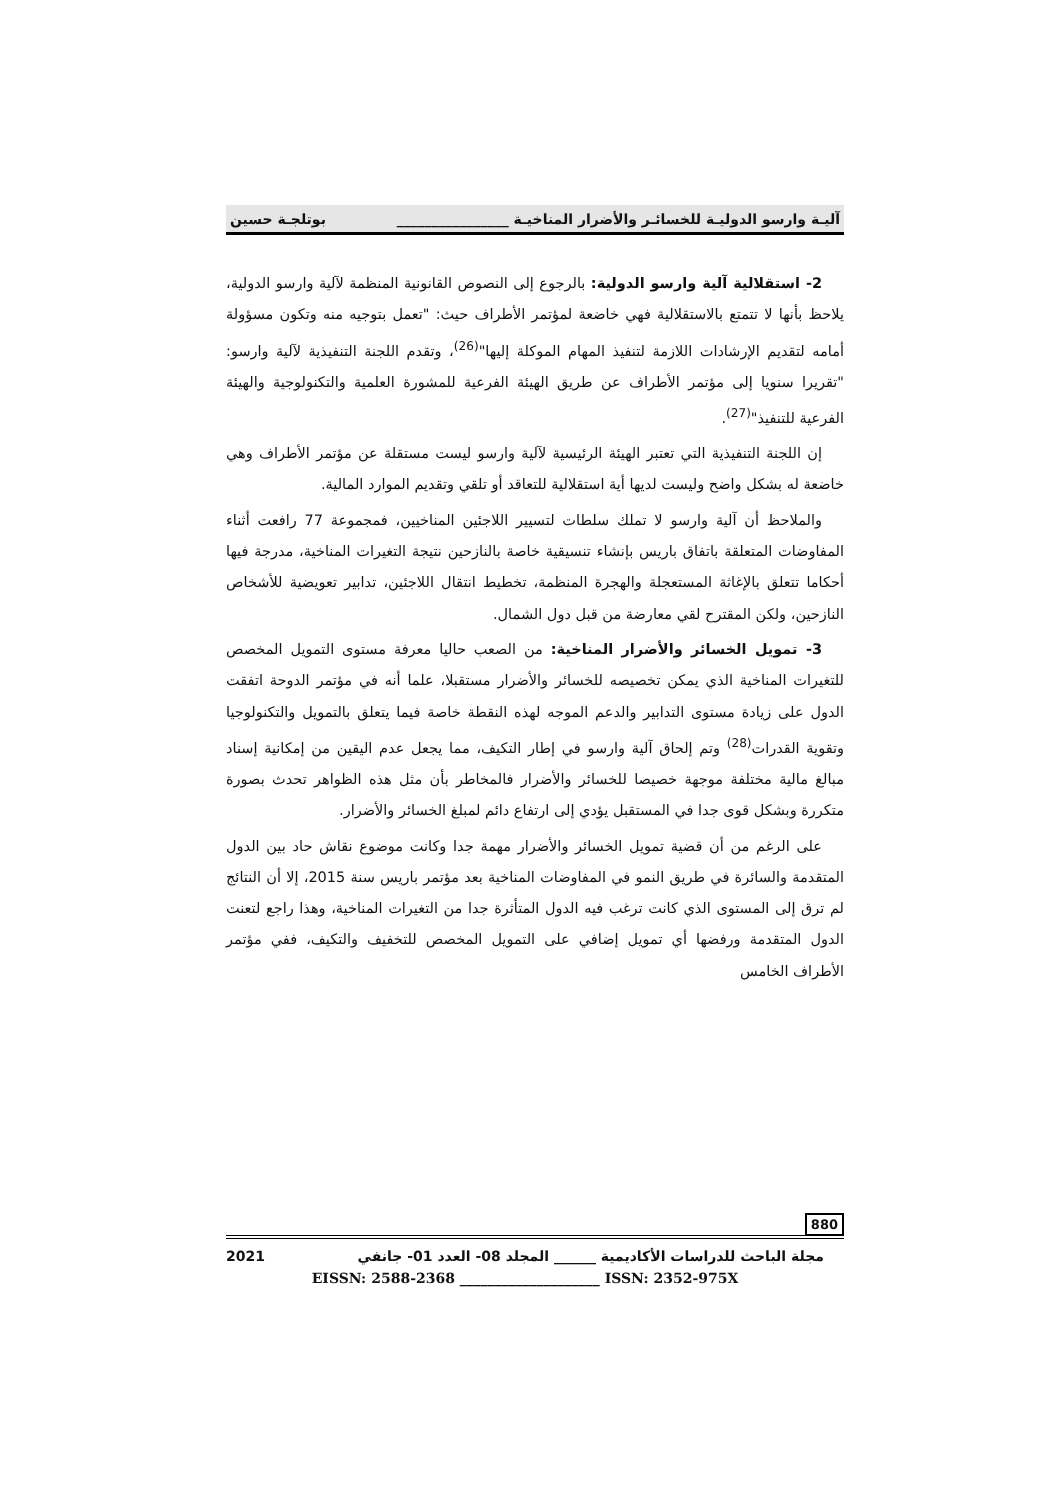آليـة وارسو الدوليـة للخسائـر والأضرار المناخيـة ________________ بوتلجـة حسين
2- استقلالية آلية وارسو الدولية: بالرجوع إلى النصوص القانونية المنظمة لآلية وارسو الدولية، يلاحظ بأنها لا تتمتع بالاستقلالية فهي خاضعة لمؤتمر الأطراف حيث: "تعمل بتوجيه منه وتكون مسؤولة أمامه لتقديم الإرشادات اللازمة لتنفيذ المهام الموكلة إليها"<sup>(26)</sup>، وتقدم اللجنة التنفيذية لآلية وارسو: "تقريرا سنويا إلى مؤتمر الأطراف عن طريق الهيئة الفرعية للمشورة العلمية والتكنولوجية والهيئة الفرعية للتنفيذ"<sup>(27)</sup>.
إن اللجنة التنفيذية التي تعتبر الهيئة الرئيسية لآلية وارسو ليست مستقلة عن مؤتمر الأطراف وهي خاضعة له بشكل واضح وليست لديها أية استقلالية للتعاقد أو تلقي وتقديم الموارد المالية.
والملاحظ أن آلية وارسو لا تملك سلطات لتسيير اللاجئين المناخيين، فمجموعة 77 رافعت أثناء المفاوضات المتعلقة باتفاق باريس بإنشاء تنسيقية خاصة بالنازحين نتيجة التغيرات المناخية، مدرجة فيها أحكاما تتعلق بالإغاثة المستعجلة والهجرة المنظمة، تخطيط انتقال اللاجئين، تدابير تعويضية للأشخاص النازحين، ولكن المقترح لقي معارضة من قبل دول الشمال.
3- تمويل الخسائر والأضرار المناخية: من الصعب حاليا معرفة مستوى التمويل المخصص للتغيرات المناخية الذي يمكن تخصيصه للخسائر والأضرار مستقبلا، علما أنه في مؤتمر الدوحة اتفقت الدول على زيادة مستوى التدابير والدعم الموجه لهذه النقطة خاصة فيما يتعلق بالتمويل والتكنولوجيا وتقوية القدرات<sup>(28)</sup> وتم إلحاق آلية وارسو في إطار التكيف، مما يجعل عدم اليقين من إمكانية إسناد مبالغ مالية مختلفة موجهة خصيصا للخسائر والأضرار فالمخاطر بأن مثل هذه الظواهر تحدث بصورة متكررة وبشكل قوى جدا في المستقبل يؤدي إلى ارتفاع دائم لمبلغ الخسائر والأضرار.
على الرغم من أن قضية تمويل الخسائر والأضرار مهمة جدا وكانت موضوع نقاش حاد بين الدول المتقدمة والسائرة في طريق النمو في المفاوضات المناخية بعد مؤتمر باريس سنة 2015، إلا أن النتائج لم ترق إلى المستوى الذي كانت ترغب فيه الدول المتأثرة جدا من التغيرات المناخية، وهذا راجع لتعنت الدول المتقدمة ورفضها أي تمويل إضافي على التمويل المخصص للتخفيف والتكيف، ففي مؤتمر الأطراف الخامس
880
مجلة الباحث للدراسات الأكاديمية ______ المجلد 08- العدد 01- جانفي 2021
EISSN: 2588-2368 ____________________ ISSN: 2352-975X